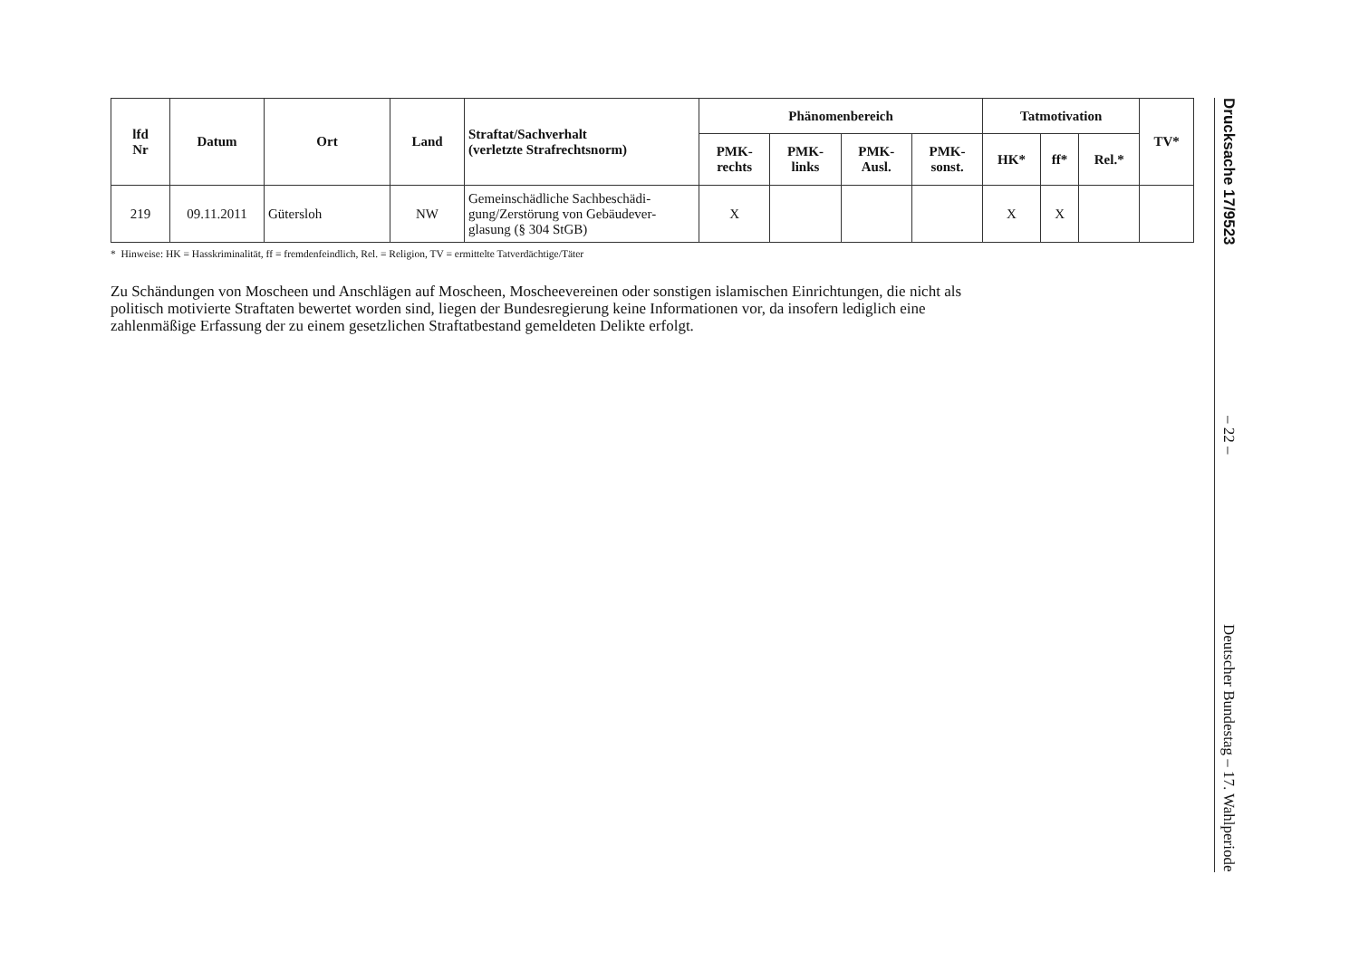| lfd Nr | Datum | Ort | Land | Straftat/Sachverhalt (verletzte Strafrechtsnorm) | Phänomenbereich | | | | Tatmotivation | | | TV* |
| --- | --- | --- | --- | --- | --- | --- | --- | --- | --- | --- | --- | --- |
| | | | | | PMK- rechts | PMK- links | PMK- Ausl. | PMK- sonst. | HK* | ff* | Rel.* | |
| 219 | 09.11.2011 | Gütersloh | NW | Gemeinschädliche Sachbeschädi-gung/Zerstörung von Gebäudever-glasung (§ 304 StGB) | X | | | | X | X | | |
* Hinweise: HK = Hasskriminalität, ff = fremdenfeindlich, Rel. = Religion, TV = ermittelte Tatverdächtige/Täter
Zu Schändungen von Moscheen und Anschlägen auf Moscheen, Moscheevereinen oder sonstigen islamischen Einrichtungen, die nicht als politisch motivierte Straftaten bewertet worden sind, liegen der Bundesregierung keine Informationen vor, da insofern lediglich eine zahlenmäßige Erfassung der zu einem gesetzlichen Straftatbestand gemeldeten Delikte erfolgt.
Drucksache 17/9523
– 22 –
Deutscher Bundestag – 17. Wahlperiode